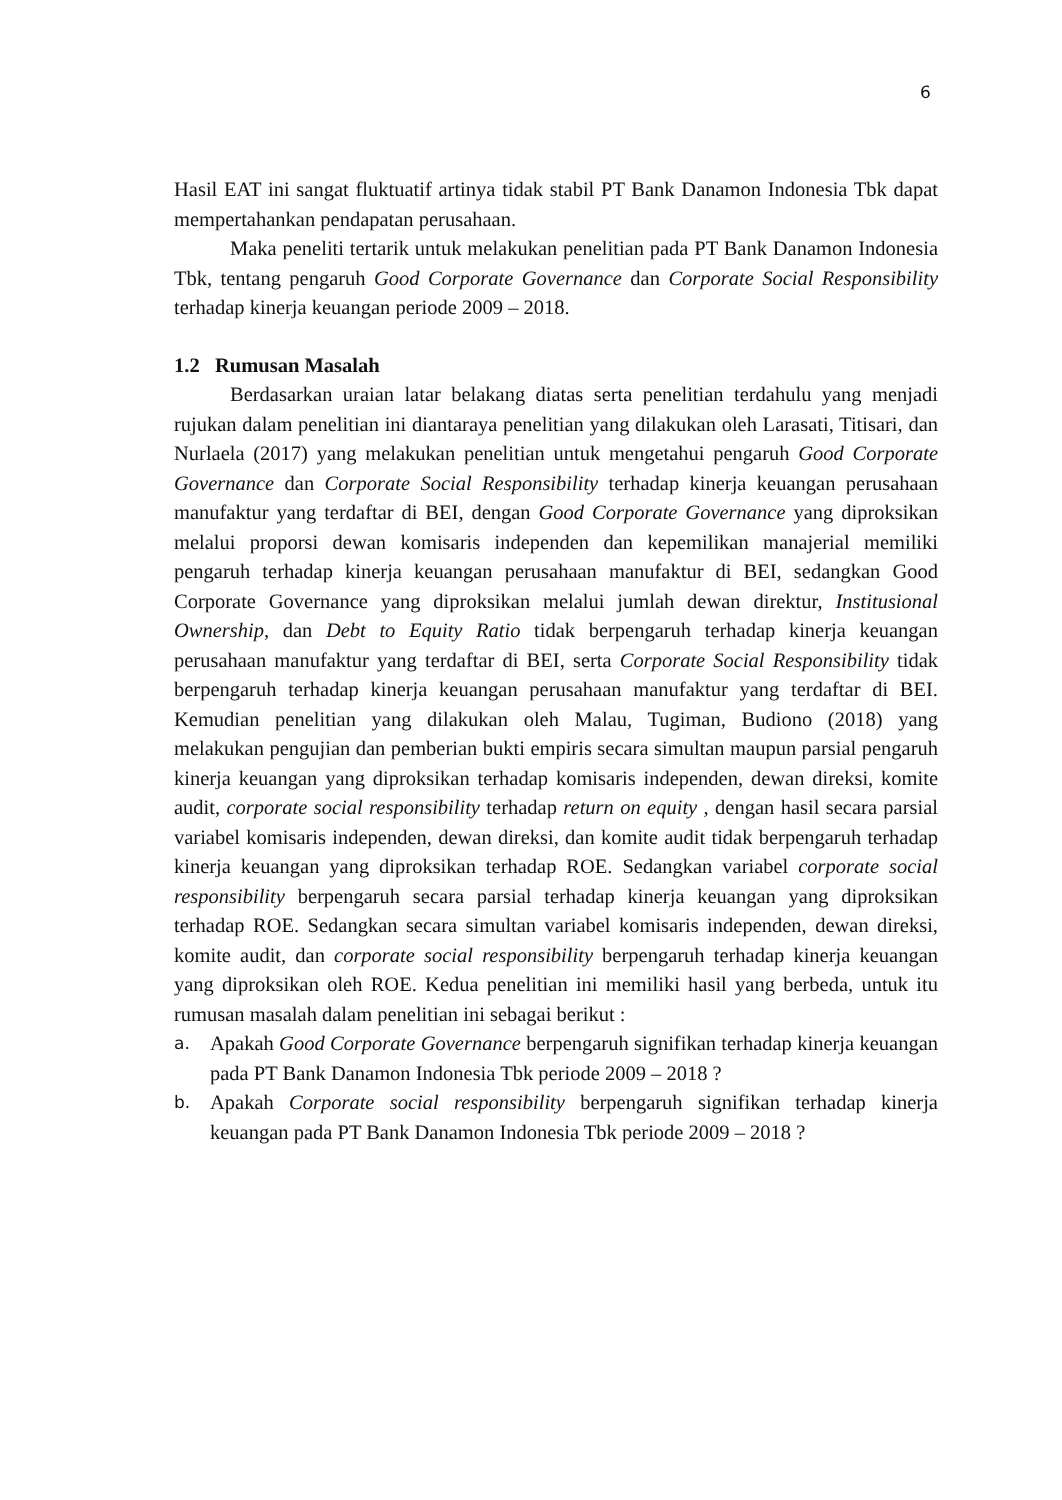6
Hasil EAT ini sangat fluktuatif artinya tidak stabil PT Bank Danamon Indonesia Tbk dapat mempertahankan pendapatan perusahaan.
Maka peneliti tertarik untuk melakukan penelitian pada PT Bank Danamon Indonesia Tbk, tentang pengaruh Good Corporate Governance dan Corporate Social Responsibility terhadap kinerja keuangan periode 2009 – 2018.
1.2 Rumusan Masalah
Berdasarkan uraian latar belakang diatas serta penelitian terdahulu yang menjadi rujukan dalam penelitian ini diantaraya penelitian yang dilakukan oleh Larasati, Titisari, dan Nurlaela (2017) yang melakukan penelitian untuk mengetahui pengaruh Good Corporate Governance dan Corporate Social Responsibility terhadap kinerja keuangan perusahaan manufaktur yang terdaftar di BEI, dengan Good Corporate Governance yang diproksikan melalui proporsi dewan komisaris independen dan kepemilikan manajerial memiliki pengaruh terhadap kinerja keuangan perusahaan manufaktur di BEI, sedangkan Good Corporate Governance yang diproksikan melalui jumlah dewan direktur, Institusional Ownership, dan Debt to Equity Ratio tidak berpengaruh terhadap kinerja keuangan perusahaan manufaktur yang terdaftar di BEI, serta Corporate Social Responsibility tidak berpengaruh terhadap kinerja keuangan perusahaan manufaktur yang terdaftar di BEI. Kemudian penelitian yang dilakukan oleh Malau, Tugiman, Budiono (2018) yang melakukan pengujian dan pemberian bukti empiris secara simultan maupun parsial pengaruh kinerja keuangan yang diproksikan terhadap komisaris independen, dewan direksi, komite audit, corporate social responsibility terhadap return on equity , dengan hasil secara parsial variabel komisaris independen, dewan direksi, dan komite audit tidak berpengaruh terhadap kinerja keuangan yang diproksikan terhadap ROE. Sedangkan variabel corporate social responsibility berpengaruh secara parsial terhadap kinerja keuangan yang diproksikan terhadap ROE. Sedangkan secara simultan variabel komisaris independen, dewan direksi, komite audit, dan corporate social responsibility berpengaruh terhadap kinerja keuangan yang diproksikan oleh ROE. Kedua penelitian ini memiliki hasil yang berbeda, untuk itu rumusan masalah dalam penelitian ini sebagai berikut :
a. Apakah Good Corporate Governance berpengaruh signifikan terhadap kinerja keuangan pada PT Bank Danamon Indonesia Tbk periode 2009 – 2018 ?
b. Apakah Corporate social responsibility berpengaruh signifikan terhadap kinerja keuangan pada PT Bank Danamon Indonesia Tbk periode 2009 – 2018 ?